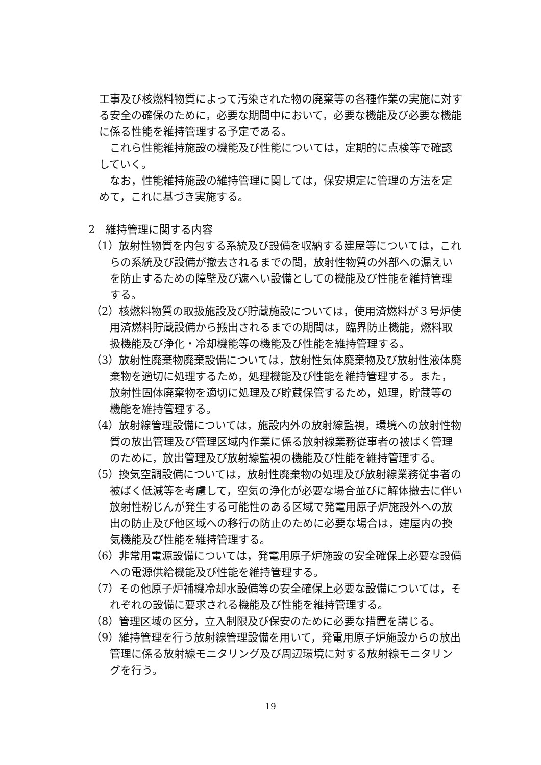工事及び核燃料物質によって汚染された物の廃棄等の各種作業の実施に対する安全の確保のために，必要な期間中において，必要な機能及び必要な機能に係る性能を維持管理する予定である。
これら性能維持施設の機能及び性能については，定期的に点検等で確認していく。
なお，性能維持施設の維持管理に関しては，保安規定に管理の方法を定めて，これに基づき実施する。
2　維持管理に関する内容
（1）放射性物質を内包する系統及び設備を収納する建屋等については，これらの系統及び設備が撤去されるまでの間，放射性物質の外部への漏えいを防止するための障壁及び遮へい設備としての機能及び性能を維持管理する。
（2）核燃料物質の取扱施設及び貯蔵施設については，使用済燃料が３号炉使用済燃料貯蔵設備から搬出されるまでの期間は，臨界防止機能，燃料取扱機能及び浄化・冷却機能等の機能及び性能を維持管理する。
（3）放射性廃棄物廃棄設備については，放射性気体廃棄物及び放射性液体廃棄物を適切に処理するため，処理機能及び性能を維持管理する。また，放射性固体廃棄物を適切に処理及び貯蔵保管するため，処理，貯蔵等の機能を維持管理する。
（4）放射線管理設備については，施設内外の放射線監視，環境への放射性物質の放出管理及び管理区域内作業に係る放射線業務従事者の被ばく管理のために，放出管理及び放射線監視の機能及び性能を維持管理する。
（5）換気空調設備については，放射性廃棄物の処理及び放射線業務従事者の被ばく低減等を考慮して，空気の浄化が必要な場合並びに解体撤去に伴い放射性粉じんが発生する可能性のある区域で発電用原子炉施設外への放出の防止及び他区域への移行の防止のために必要な場合は，建屋内の換気機能及び性能を維持管理する。
（6）非常用電源設備については，発電用原子炉施設の安全確保上必要な設備への電源供給機能及び性能を維持管理する。
（7）その他原子炉補機冷却水設備等の安全確保上必要な設備については，それぞれの設備に要求される機能及び性能を維持管理する。
（8）管理区域の区分，立入制限及び保安のために必要な措置を講じる。
（9）維持管理を行う放射線管理設備を用いて，発電用原子炉施設からの放出管理に係る放射線モニタリング及び周辺環境に対する放射線モニタリングを行う。
19